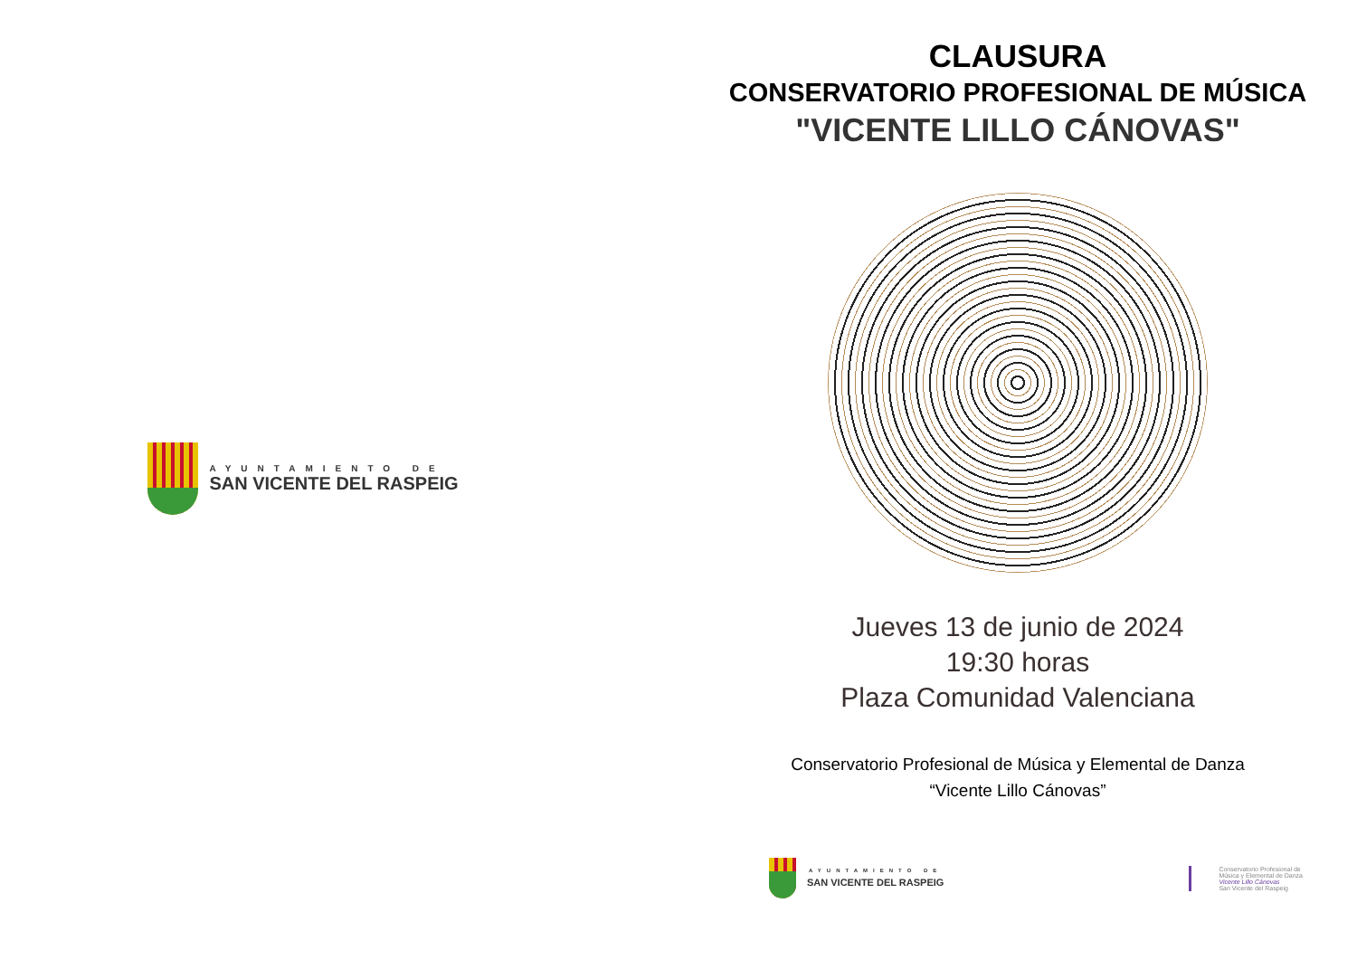AYUNTAMIENTO DE
SAN VICENTE DEL RASPEIG
CLAUSURA
CONSERVATORIO PROFESIONAL DE MÚSICA
"VICENTE LILLO CÁNOVAS"
Jueves 13 de junio de 2024
19:30 horas
Plaza Comunidad Valenciana
Conservatorio Profesional de Música y Elemental de Danza
“Vicente Lillo Cánovas”
AYUNTAMIENTO DE
SAN VICENTE DEL RASPEIG
Conservatorio Profesional de
Música y Elemental de Danza
Vicente Lillo Cánovas
San Vicente del Raspeig